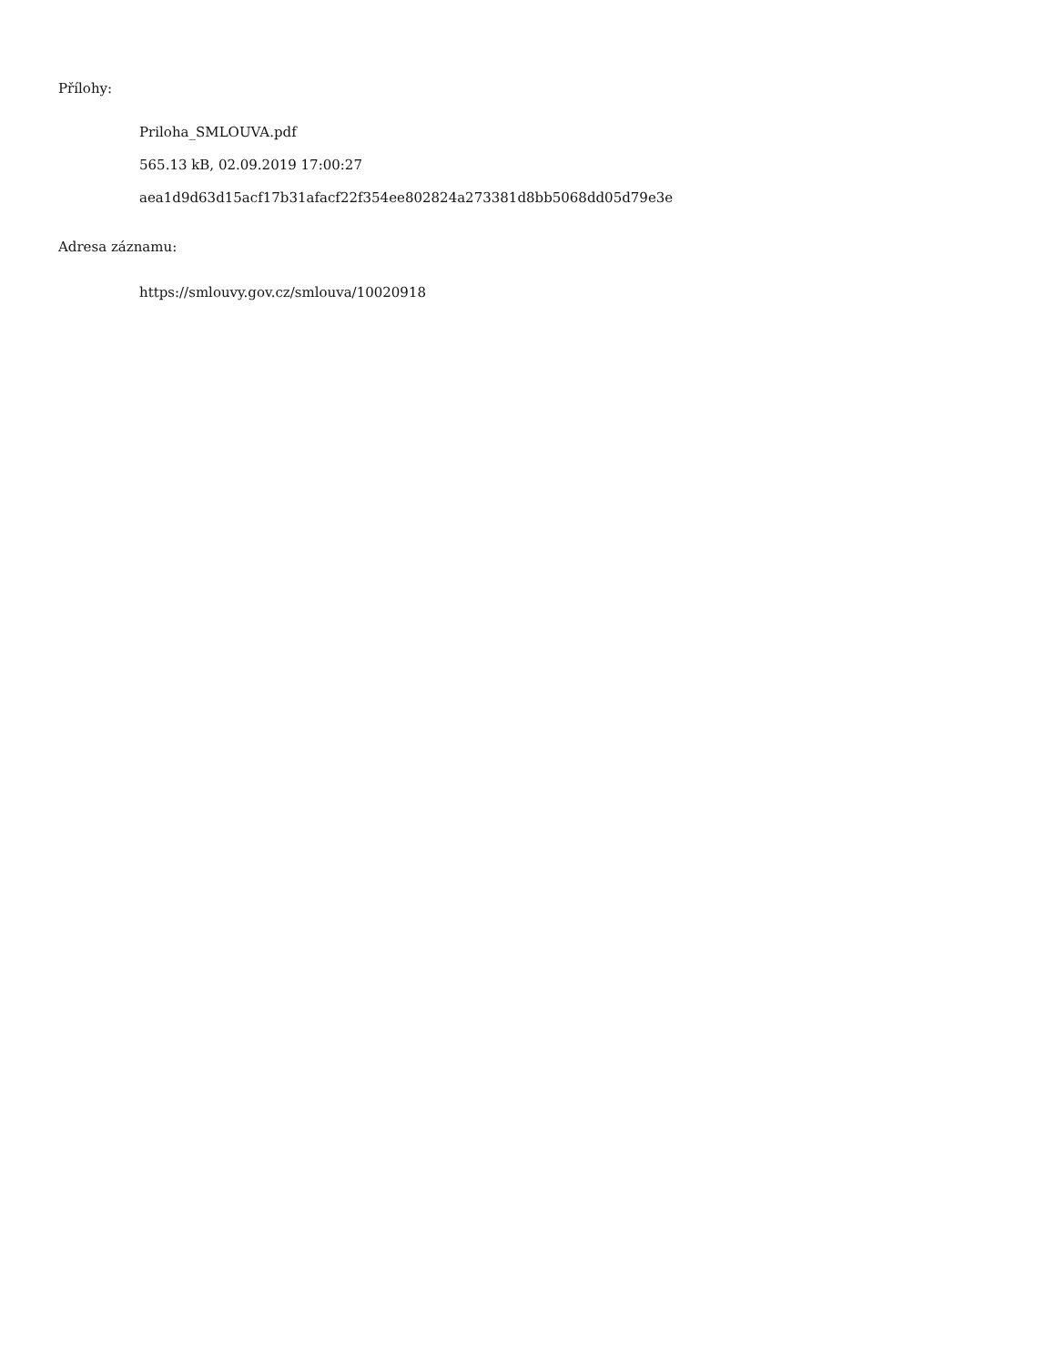Přílohy:
Priloha_SMLOUVA.pdf
565.13 kB, 02.09.2019 17:00:27
aea1d9d63d15acf17b31afacf22f354ee802824a273381d8bb5068dd05d79e3e
Adresa záznamu:
https://smlouvy.gov.cz/smlouva/10020918